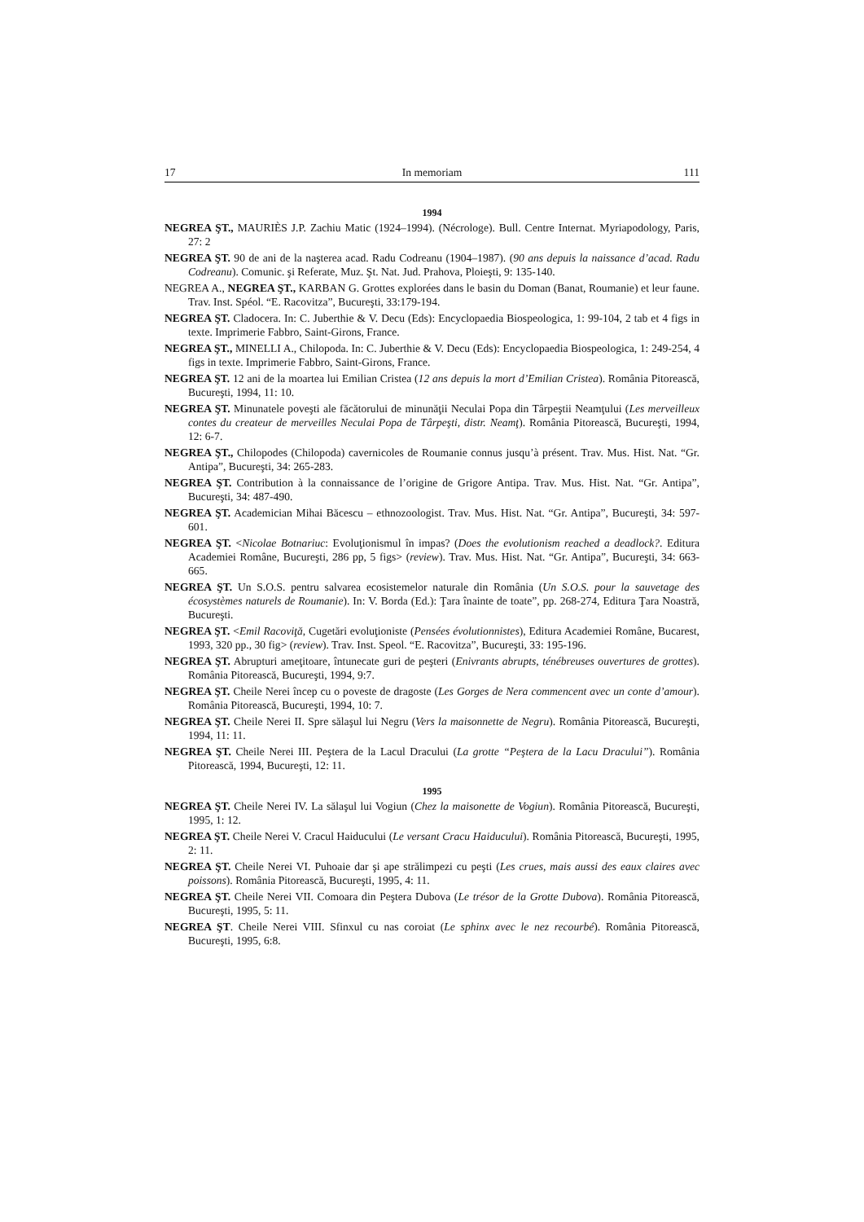17 In memoriam 111
1994
NEGREA ŞT., MAURIÈS J.P. Zachiu Matic (1924–1994). (Nécrologe). Bull. Centre Internat. Myriapodology, Paris, 27: 2
NEGREA ŞT. 90 de ani de la naşterea acad. Radu Codreanu (1904–1987). (90 ans depuis la naissance d’acad. Radu Codreanu). Comunic. şi Referate, Muz. Şt. Nat. Jud. Prahova, Ploieşti, 9: 135-140.
NEGREA A., NEGREA ŞT., KARBAN G. Grottes explorées dans le basin du Doman (Banat, Roumanie) et leur faune. Trav. Inst. Spéol. “E. Racovitza”, Bucureşti, 33:179-194.
NEGREA ŞT. Cladocera. In: C. Juberthie & V. Decu (Eds): Encyclopaedia Biospeologica, 1: 99-104, 2 tab et 4 figs in texte. Imprimerie Fabbro, Saint-Girons, France.
NEGREA ŞT., MINELLI A., Chilopoda. In: C. Juberthie & V. Decu (Eds): Encyclopaedia Biospeologica, 1: 249-254, 4 figs in texte. Imprimerie Fabbro, Saint-Girons, France.
NEGREA ŞT. 12 ani de la moartea lui Emilian Cristea (12 ans depuis la mort d’Emilian Cristea). România Pitorească, Bucureşti, 1994, 11: 10.
NEGREA ŞT. Minunatele poveşti ale făcătorului de minunăţii Neculai Popa din Târpeştii Neamţului (Les merveilleux contes du createur de merveilles Neculai Popa de Târpeşti, distr. Neamţ). România Pitorească, Bucureşti, 1994, 12: 6-7.
NEGREA ŞT., Chilopodes (Chilopoda) cavernicoles de Roumanie connus jusqu’à présent. Trav. Mus. Hist. Nat. “Gr. Antipa”, Bucureşti, 34: 265-283.
NEGREA ŞT. Contribution à la connaissance de l’origine de Grigore Antipa. Trav. Mus. Hist. Nat. “Gr. Antipa”, Bucureşti, 34: 487-490.
NEGREA ŞT. Academician Mihai Băcescu – ethnozoologist. Trav. Mus. Hist. Nat. “Gr. Antipa”, Bucureşti, 34: 597-601.
NEGREA ŞT. <Nicolae Botnariuc: Evoluţionismul în impas? (Does the evolutionism reached a deadlock?. Editura Academiei Române, Bucureşti, 286 pp, 5 figs> (review). Trav. Mus. Hist. Nat. “Gr. Antipa”, Bucureşti, 34: 663-665.
NEGREA ŞT. Un S.O.S. pentru salvarea ecosistemelor naturale din România (Un S.O.S. pour la sauvetage des écosystèmes naturels de Roumanie). In: V. Borda (Ed.): Ţara înainte de toate”, pp. 268-274, Editura Ţara Noastră, Bucureşti.
NEGREA ŞT. <Emil Racoviţă, Cugetări evoluţioniste (Pensées évolutionnistes), Editura Academiei Române, Bucarest, 1993, 320 pp., 30 fig> (review). Trav. Inst. Speol. “E. Racovitza”, Bucureşti, 33: 195-196.
NEGREA ŞT. Abrupturi ameţitoare, întunecate guri de peşteri (Enivrants abrupts, ténébreuses ouvertures de grottes). România Pitorească, Bucureşti, 1994, 9:7.
NEGREA ŞT. Cheile Nerei încep cu o poveste de dragoste (Les Gorges de Nera commencent avec un conte d’amour). România Pitorească, Bucureşti, 1994, 10: 7.
NEGREA ŞT. Cheile Nerei II. Spre sălaşul lui Negru (Vers la maisonnette de Negru). România Pitorească, Bucureşti, 1994, 11: 11.
NEGREA ŞT. Cheile Nerei III. Peştera de la Lacul Dracului (La grotte “Peştera de la Lacu Dracului”). România Pitorească, 1994, Bucureşti, 12: 11.
1995
NEGREA ŞT. Cheile Nerei IV. La sălaşul lui Vogiun (Chez la maisonette de Vogiun). România Pitorească, Bucureşti, 1995, 1: 12.
NEGREA ŞT. Cheile Nerei V. Cracul Haiducului (Le versant Cracu Haiducului). România Pitorească, Bucureşti, 1995, 2: 11.
NEGREA ŞT. Cheile Nerei VI. Puhoaie dar şi ape strălimpezi cu peşti (Les crues, mais aussi des eaux claires avec poissons). România Pitorească, Bucureşti, 1995, 4: 11.
NEGREA ŞT. Cheile Nerei VII. Comoara din Peştera Dubova (Le trésor de la Grotte Dubova). România Pitorească, Bucureşti, 1995, 5: 11.
NEGREA ŞT. Cheile Nerei VIII. Sfinxul cu nas coroiat (Le sphinx avec le nez recourbé). România Pitorească, Bucureşti, 1995, 6:8.